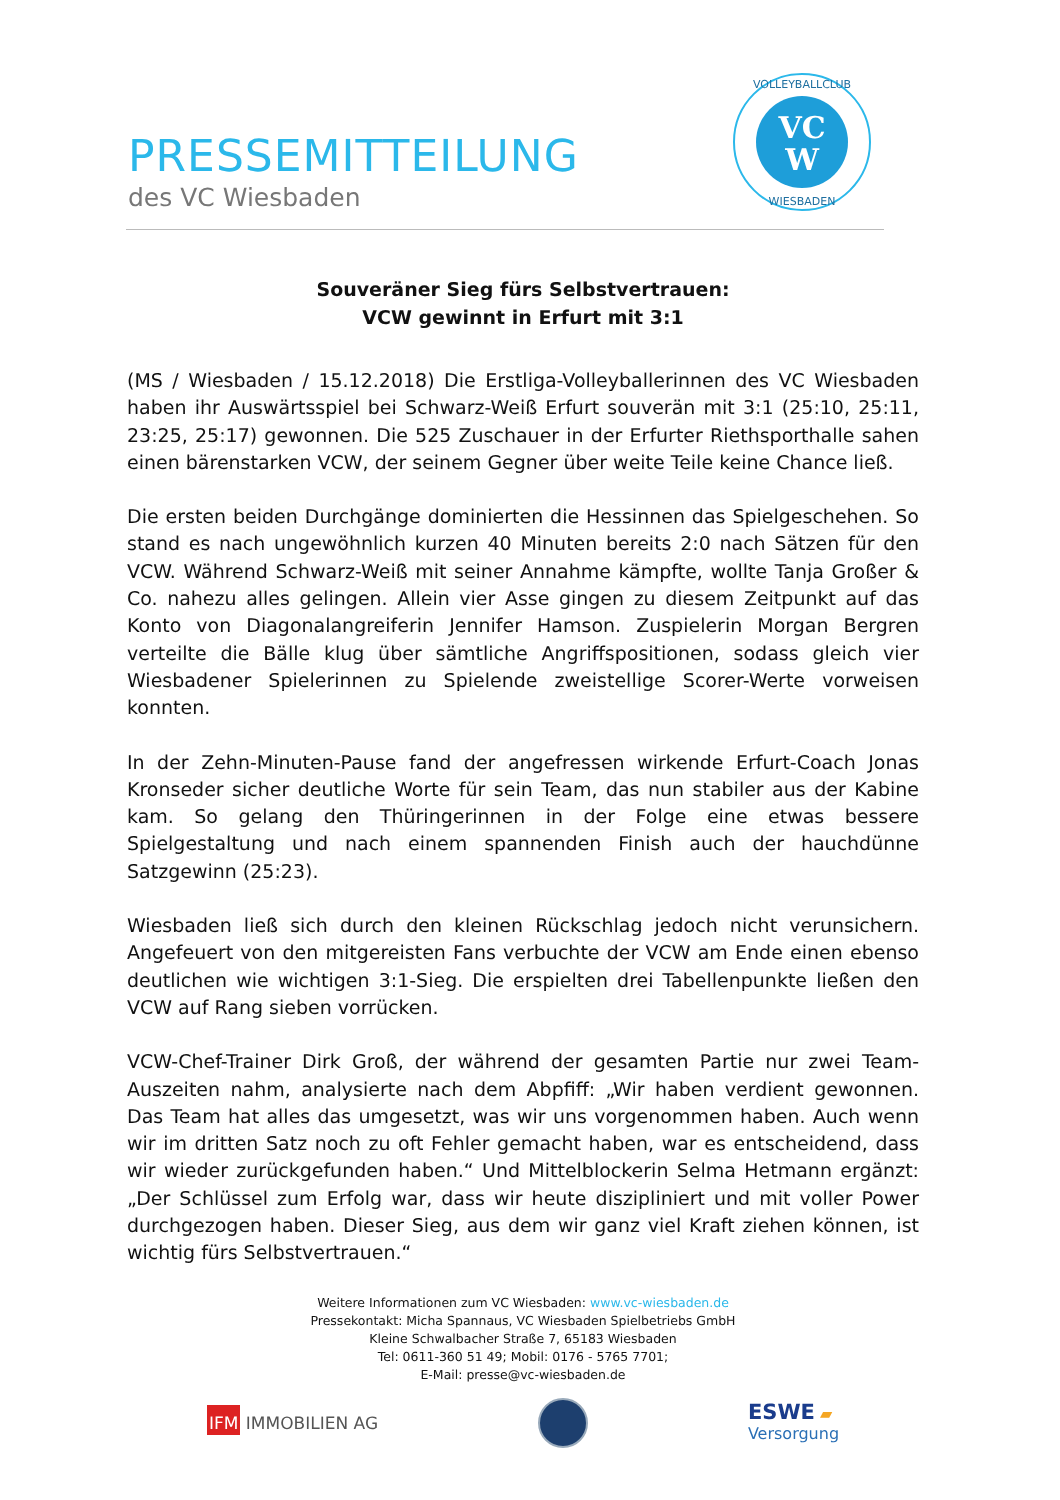PRESSEMITTEILUNG
des VC Wiesbaden
VC
W
VOLLEYBALLCLUB
WIESBADEN
Souveräner Sieg fürs Selbstvertrauen:
VCW gewinnt in Erfurt mit 3:1
(MS / Wiesbaden / 15.12.2018) Die Erstliga-Volleyballerinnen des VC Wiesbaden haben ihr Auswärtsspiel bei Schwarz-Weiß Erfurt souverän mit 3:1 (25:10, 25:11, 23:25, 25:17) gewonnen. Die 525 Zuschauer in der Erfurter Riethsporthalle sahen einen bärenstarken VCW, der seinem Gegner über weite Teile keine Chance ließ.
Die ersten beiden Durchgänge dominierten die Hessinnen das Spielgeschehen. So stand es nach ungewöhnlich kurzen 40 Minuten bereits 2:0 nach Sätzen für den VCW. Während Schwarz-Weiß mit seiner Annahme kämpfte, wollte Tanja Großer & Co. nahezu alles gelingen. Allein vier Asse gingen zu diesem Zeitpunkt auf das Konto von Diagonalangreiferin Jennifer Hamson. Zuspielerin Morgan Bergren verteilte die Bälle klug über sämtliche Angriffspositionen, sodass gleich vier Wiesbadener Spielerinnen zu Spielende zweistellige Scorer-Werte vorweisen konnten.
In der Zehn-Minuten-Pause fand der angefressen wirkende Erfurt-Coach Jonas Kronseder sicher deutliche Worte für sein Team, das nun stabiler aus der Kabine kam. So gelang den Thüringerinnen in der Folge eine etwas bessere Spielgestaltung und nach einem spannenden Finish auch der hauchdünne Satzgewinn (25:23).
Wiesbaden ließ sich durch den kleinen Rückschlag jedoch nicht verunsichern. Angefeuert von den mitgereisten Fans verbuchte der VCW am Ende einen ebenso deutlichen wie wichtigen 3:1-Sieg. Die erspielten drei Tabellenpunkte ließen den VCW auf Rang sieben vorrücken.
VCW-Chef-Trainer Dirk Groß, der während der gesamten Partie nur zwei Team-Auszeiten nahm, analysierte nach dem Abpfiff: „Wir haben verdient gewonnen. Das Team hat alles das umgesetzt, was wir uns vorgenommen haben. Auch wenn wir im dritten Satz noch zu oft Fehler gemacht haben, war es entscheidend, dass wir wieder zurückgefunden haben.“ Und Mittelblockerin Selma Hetmann ergänzt: „Der Schlüssel zum Erfolg war, dass wir heute diszipliniert und mit voller Power durchgezogen haben. Dieser Sieg, aus dem wir ganz viel Kraft ziehen können, ist wichtig fürs Selbstvertrauen.“
Weitere Informationen zum VC Wiesbaden: www.vc-wiesbaden.de
Pressekontakt: Micha Spannaus, VC Wiesbaden Spielbetriebs GmbH
Kleine Schwalbacher Straße 7, 65183 Wiesbaden
Tel: 0611-360 51 49; Mobil: 0176 - 5765 7701;
E-Mail: presse@vc-wiesbaden.de
IFM IMMOBILIEN AG
ESWE ▰
Versorgung